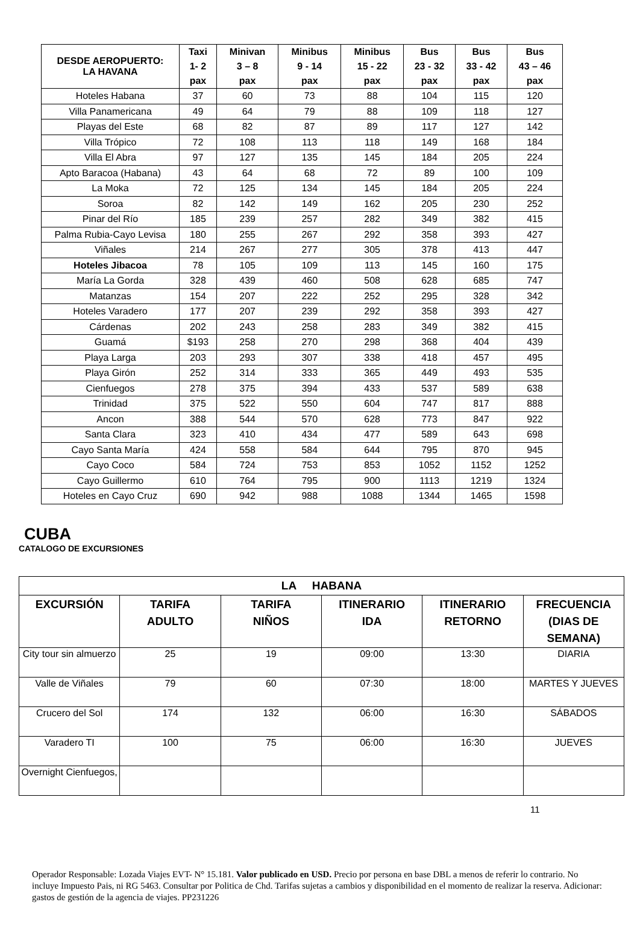| DESDE AEROPUERTO: LA HAVANA | Taxi | Minivan | Minibus | Minibus | Bus | Bus | Bus |
| --- | --- | --- | --- | --- | --- | --- | --- |
| | 1- 2 | 3 – 8 | 9 - 14 | 15 - 22 | 23 - 32 | 33 - 42 | 43 – 46 |
| | pax | pax | pax | pax | pax | pax | pax |
| Hoteles Habana | 37 | 60 | 73 | 88 | 104 | 115 | 120 |
| Villa Panamericana | 49 | 64 | 79 | 88 | 109 | 118 | 127 |
| Playas del Este | 68 | 82 | 87 | 89 | 117 | 127 | 142 |
| Villa Trópico | 72 | 108 | 113 | 118 | 149 | 168 | 184 |
| Villa El Abra | 97 | 127 | 135 | 145 | 184 | 205 | 224 |
| Apto Baracoa (Habana) | 43 | 64 | 68 | 72 | 89 | 100 | 109 |
| La Moka | 72 | 125 | 134 | 145 | 184 | 205 | 224 |
| Soroa | 82 | 142 | 149 | 162 | 205 | 230 | 252 |
| Pinar del Río | 185 | 239 | 257 | 282 | 349 | 382 | 415 |
| Palma Rubia-Cayo Levisa | 180 | 255 | 267 | 292 | 358 | 393 | 427 |
| Viñales | 214 | 267 | 277 | 305 | 378 | 413 | 447 |
| Hoteles Jibacoa | 78 | 105 | 109 | 113 | 145 | 160 | 175 |
| María La Gorda | 328 | 439 | 460 | 508 | 628 | 685 | 747 |
| Matanzas | 154 | 207 | 222 | 252 | 295 | 328 | 342 |
| Hoteles Varadero | 177 | 207 | 239 | 292 | 358 | 393 | 427 |
| Cárdenas | 202 | 243 | 258 | 283 | 349 | 382 | 415 |
| Guamá | $193 | 258 | 270 | 298 | 368 | 404 | 439 |
| Playa Larga | 203 | 293 | 307 | 338 | 418 | 457 | 495 |
| Playa Girón | 252 | 314 | 333 | 365 | 449 | 493 | 535 |
| Cienfuegos | 278 | 375 | 394 | 433 | 537 | 589 | 638 |
| Trinidad | 375 | 522 | 550 | 604 | 747 | 817 | 888 |
| Ancon | 388 | 544 | 570 | 628 | 773 | 847 | 922 |
| Santa Clara | 323 | 410 | 434 | 477 | 589 | 643 | 698 |
| Cayo Santa María | 424 | 558 | 584 | 644 | 795 | 870 | 945 |
| Cayo Coco | 584 | 724 | 753 | 853 | 1052 | 1152 | 1252 |
| Cayo Guillermo | 610 | 764 | 795 | 900 | 1113 | 1219 | 1324 |
| Hoteles en Cayo Cruz | 690 | 942 | 988 | 1088 | 1344 | 1465 | 1598 |
CUBA
CATALOGO DE EXCURSIONES
| LA HABANA | | | | | |
| --- | --- | --- | --- | --- | --- |
| EXCURSIÓN | TARIFA ADULTO | TARIFA NIÑOS | ITINERARIO IDA | ITINERARIO RETORNO | FRECUENCIA (DIAS DE SEMANA) |
| City tour sin almuerzo | 25 | 19 | 09:00 | 13:30 | DIARIA |
| Valle de Viñales | 79 | 60 | 07:30 | 18:00 | MARTES Y JUEVES |
| Crucero del Sol | 174 | 132 | 06:00 | 16:30 | SÁBADOS |
| Varadero TI | 100 | 75 | 06:00 | 16:30 | JUEVES |
| Overnight Cienfuegos, | | | | | |
11
Operador Responsable: Lozada Viajes EVT- N° 15.181. Valor publicado en USD. Precio por persona en base DBL a menos de referir lo contrario. No incluye Impuesto Pais, ni RG 5463. Consultar por Politica de Chd. Tarifas sujetas a cambios y disponibilidad en el momento de realizar la reserva. Adicionar: gastos de gestión de la agencia de viajes. PP231226